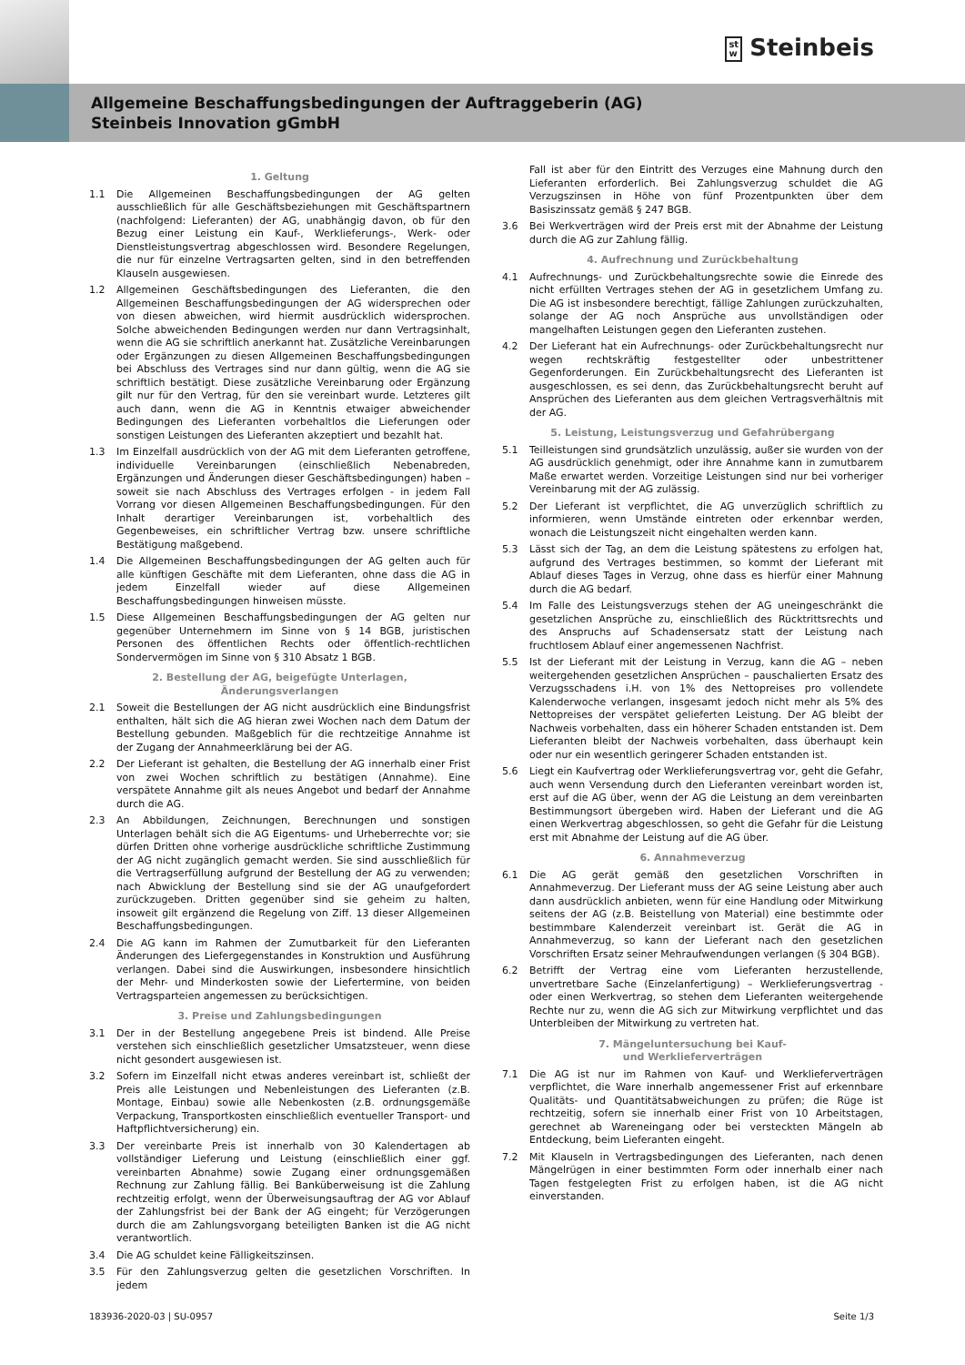st
w Steinbeis
Allgemeine Beschaffungsbedingungen der Auftraggeberin (AG)
Steinbeis Innovation gGmbH
1. Geltung
1.1 Die Allgemeinen Beschaffungsbedingungen der AG gelten ausschließlich für alle Geschäftsbeziehungen mit Geschäftspartnern (nachfolgend: Lieferanten) der AG, unabhängig davon, ob für den Bezug einer Leistung ein Kauf-, Werklieferungs-, Werk- oder Dienstleistungsvertrag abgeschlossen wird. Besondere Regelungen, die nur für einzelne Vertragsarten gelten, sind in den betreffenden Klauseln ausgewiesen.
1.2 Allgemeinen Geschäftsbedingungen des Lieferanten, die den Allgemeinen Beschaffungsbedingungen der AG widersprechen oder von diesen abweichen, wird hiermit ausdrücklich widersprochen. Solche abweichenden Bedingungen werden nur dann Vertragsinhalt, wenn die AG sie schriftlich anerkannt hat. Zusätzliche Vereinbarungen oder Ergänzungen zu diesen Allgemeinen Beschaffungsbedingungen bei Abschluss des Vertrages sind nur dann gültig, wenn die AG sie schriftlich bestätigt. Diese zusätzliche Vereinbarung oder Ergänzung gilt nur für den Vertrag, für den sie vereinbart wurde. Letzteres gilt auch dann, wenn die AG in Kenntnis etwaiger abweichender Bedingungen des Lieferanten vorbehaltlos die Lieferungen oder sonstigen Leistungen des Lieferanten akzeptiert und bezahlt hat.
1.3 Im Einzelfall ausdrücklich von der AG mit dem Lieferanten getroffene, individuelle Vereinbarungen (einschließlich Nebenabreden, Ergänzungen und Änderungen dieser Geschäftsbedingungen) haben – soweit sie nach Abschluss des Vertrages erfolgen - in jedem Fall Vorrang vor diesen Allgemeinen Beschaffungsbedingungen. Für den Inhalt derartiger Vereinbarungen ist, vorbehaltlich des Gegenbeweises, ein schriftlicher Vertrag bzw. unsere schriftliche Bestätigung maßgebend.
1.4 Die Allgemeinen Beschaffungsbedingungen der AG gelten auch für alle künftigen Geschäfte mit dem Lieferanten, ohne dass die AG in jedem Einzelfall wieder auf diese Allgemeinen Beschaffungsbedingungen hinweisen müsste.
1.5 Diese Allgemeinen Beschaffungsbedingungen der AG gelten nur gegenüber Unternehmern im Sinne von § 14 BGB, juristischen Personen des öffentlichen Rechts oder öffentlich-rechtlichen Sondervermögen im Sinne von § 310 Absatz 1 BGB.
2. Bestellung der AG, beigefügte Unterlagen,
Änderungsverlangen
2.1 Soweit die Bestellungen der AG nicht ausdrücklich eine Bindungsfrist enthalten, hält sich die AG hieran zwei Wochen nach dem Datum der Bestellung gebunden. Maßgeblich für die rechtzeitige Annahme ist der Zugang der Annahmeerklärung bei der AG.
2.2 Der Lieferant ist gehalten, die Bestellung der AG innerhalb einer Frist von zwei Wochen schriftlich zu bestätigen (Annahme). Eine verspätete Annahme gilt als neues Angebot und bedarf der Annahme durch die AG.
2.3 An Abbildungen, Zeichnungen, Berechnungen und sonstigen Unterlagen behält sich die AG Eigentums- und Urheberrechte vor; sie dürfen Dritten ohne vorherige ausdrückliche schriftliche Zustimmung der AG nicht zugänglich gemacht werden. Sie sind ausschließlich für die Vertragserfüllung aufgrund der Bestellung der AG zu verwenden; nach Abwicklung der Bestellung sind sie der AG unaufgefordert zurückzugeben. Dritten gegenüber sind sie geheim zu halten, insoweit gilt ergänzend die Regelung von Ziff. 13 dieser Allgemeinen Beschaffungsbedingungen.
2.4 Die AG kann im Rahmen der Zumutbarkeit für den Lieferanten Änderungen des Liefergegenstandes in Konstruktion und Ausführung verlangen. Dabei sind die Auswirkungen, insbesondere hinsichtlich der Mehr- und Minderkosten sowie der Liefertermine, von beiden Vertragsparteien angemessen zu berücksichtigen.
3. Preise und Zahlungsbedingungen
3.1 Der in der Bestellung angegebene Preis ist bindend. Alle Preise verstehen sich einschließlich gesetzlicher Umsatzsteuer, wenn diese nicht gesondert ausgewiesen ist.
3.2 Sofern im Einzelfall nicht etwas anderes vereinbart ist, schließt der Preis alle Leistungen und Nebenleistungen des Lieferanten (z.B. Montage, Einbau) sowie alle Nebenkosten (z.B. ordnungsgemäße Verpackung, Transportkosten einschließlich eventueller Transport- und Haftpflichtversicherung) ein.
3.3 Der vereinbarte Preis ist innerhalb von 30 Kalendertagen ab vollständiger Lieferung und Leistung (einschließlich einer ggf. vereinbarten Abnahme) sowie Zugang einer ordnungsgemäßen Rechnung zur Zahlung fällig. Bei Banküberweisung ist die Zahlung rechtzeitig erfolgt, wenn der Überweisungsauftrag der AG vor Ablauf der Zahlungsfrist bei der Bank der AG eingeht; für Verzögerungen durch die am Zahlungsvorgang beteiligten Banken ist die AG nicht verantwortlich.
3.4 Die AG schuldet keine Fälligkeitszinsen.
3.5 Für den Zahlungsverzug gelten die gesetzlichen Vorschriften. In jedem
Fall ist aber für den Eintritt des Verzuges eine Mahnung durch den Lieferanten erforderlich. Bei Zahlungsverzug schuldet die AG Verzugszinsen in Höhe von fünf Prozentpunkten über dem Basiszinssatz gemäß § 247 BGB.
3.6 Bei Werkverträgen wird der Preis erst mit der Abnahme der Leistung durch die AG zur Zahlung fällig.
4. Aufrechnung und Zurückbehaltung
4.1 Aufrechnungs- und Zurückbehaltungsrechte sowie die Einrede des nicht erfüllten Vertrages stehen der AG in gesetzlichem Umfang zu. Die AG ist insbesondere berechtigt, fällige Zahlungen zurückzuhalten, solange der AG noch Ansprüche aus unvollständigen oder mangelhaften Leistungen gegen den Lieferanten zustehen.
4.2 Der Lieferant hat ein Aufrechnungs- oder Zurückbehaltungsrecht nur wegen rechtskräftig festgestellter oder unbestrittener Gegenforderungen. Ein Zurückbehaltungsrecht des Lieferanten ist ausgeschlossen, es sei denn, das Zurückbehaltungsrecht beruht auf Ansprüchen des Lieferanten aus dem gleichen Vertragsverhältnis mit der AG.
5. Leistung, Leistungsverzug und Gefahrübergang
5.1 Teilleistungen sind grundsätzlich unzulässig, außer sie wurden von der AG ausdrücklich genehmigt, oder ihre Annahme kann in zumutbarem Maße erwartet werden. Vorzeitige Leistungen sind nur bei vorheriger Vereinbarung mit der AG zulässig.
5.2 Der Lieferant ist verpflichtet, die AG unverzüglich schriftlich zu informieren, wenn Umstände eintreten oder erkennbar werden, wonach die Leistungszeit nicht eingehalten werden kann.
5.3 Lässt sich der Tag, an dem die Leistung spätestens zu erfolgen hat, aufgrund des Vertrages bestimmen, so kommt der Lieferant mit Ablauf dieses Tages in Verzug, ohne dass es hierfür einer Mahnung durch die AG bedarf.
5.4 Im Falle des Leistungsverzugs stehen der AG uneingeschränkt die gesetzlichen Ansprüche zu, einschließlich des Rücktrittsrechts und des Anspruchs auf Schadensersatz statt der Leistung nach fruchtlosem Ablauf einer angemessenen Nachfrist.
5.5 Ist der Lieferant mit der Leistung in Verzug, kann die AG – neben weitergehenden gesetzlichen Ansprüchen – pauschalierten Ersatz des Verzugsschadens i.H. von 1% des Nettopreises pro vollendete Kalenderwoche verlangen, insgesamt jedoch nicht mehr als 5% des Nettopreises der verspätet gelieferten Leistung. Der AG bleibt der Nachweis vorbehalten, dass ein höherer Schaden entstanden ist. Dem Lieferanten bleibt der Nachweis vorbehalten, dass überhaupt kein oder nur ein wesentlich geringerer Schaden entstanden ist.
5.6 Liegt ein Kaufvertrag oder Werklieferungsvertrag vor, geht die Gefahr, auch wenn Versendung durch den Lieferanten vereinbart worden ist, erst auf die AG über, wenn der AG die Leistung an dem vereinbarten Bestimmungsort übergeben wird. Haben der Lieferant und die AG einen Werkvertrag abgeschlossen, so geht die Gefahr für die Leistung erst mit Abnahme der Leistung auf die AG über.
6. Annahmeverzug
6.1 Die AG gerät gemäß den gesetzlichen Vorschriften in Annahmeverzug. Der Lieferant muss der AG seine Leistung aber auch dann ausdrücklich anbieten, wenn für eine Handlung oder Mitwirkung seitens der AG (z.B. Beistellung von Material) eine bestimmte oder bestimmbare Kalenderzeit vereinbart ist. Gerät die AG in Annahmeverzug, so kann der Lieferant nach den gesetzlichen Vorschriften Ersatz seiner Mehraufwendungen verlangen (§ 304 BGB).
6.2 Betrifft der Vertrag eine vom Lieferanten herzustellende, unvertretbare Sache (Einzelanfertigung) – Werklieferungsvertrag - oder einen Werkvertrag, so stehen dem Lieferanten weitergehende Rechte nur zu, wenn die AG sich zur Mitwirkung verpflichtet und das Unterbleiben der Mitwirkung zu vertreten hat.
7. Mängeluntersuchung bei Kauf-
und Werklieferverträgen
7.1 Die AG ist nur im Rahmen von Kauf- und Werklieferverträgen verpflichtet, die Ware innerhalb angemessener Frist auf erkennbare Qualitäts- und Quantitätsabweichungen zu prüfen; die Rüge ist rechtzeitig, sofern sie innerhalb einer Frist von 10 Arbeitstagen, gerechnet ab Wareneingang oder bei versteckten Mängeln ab Entdeckung, beim Lieferanten eingeht.
7.2 Mit Klauseln in Vertragsbedingungen des Lieferanten, nach denen Mängelrügen in einer bestimmten Form oder innerhalb einer nach Tagen festgelegten Frist zu erfolgen haben, ist die AG nicht einverstanden.
183936-2020-03 | SU-0957 Seite 1/3